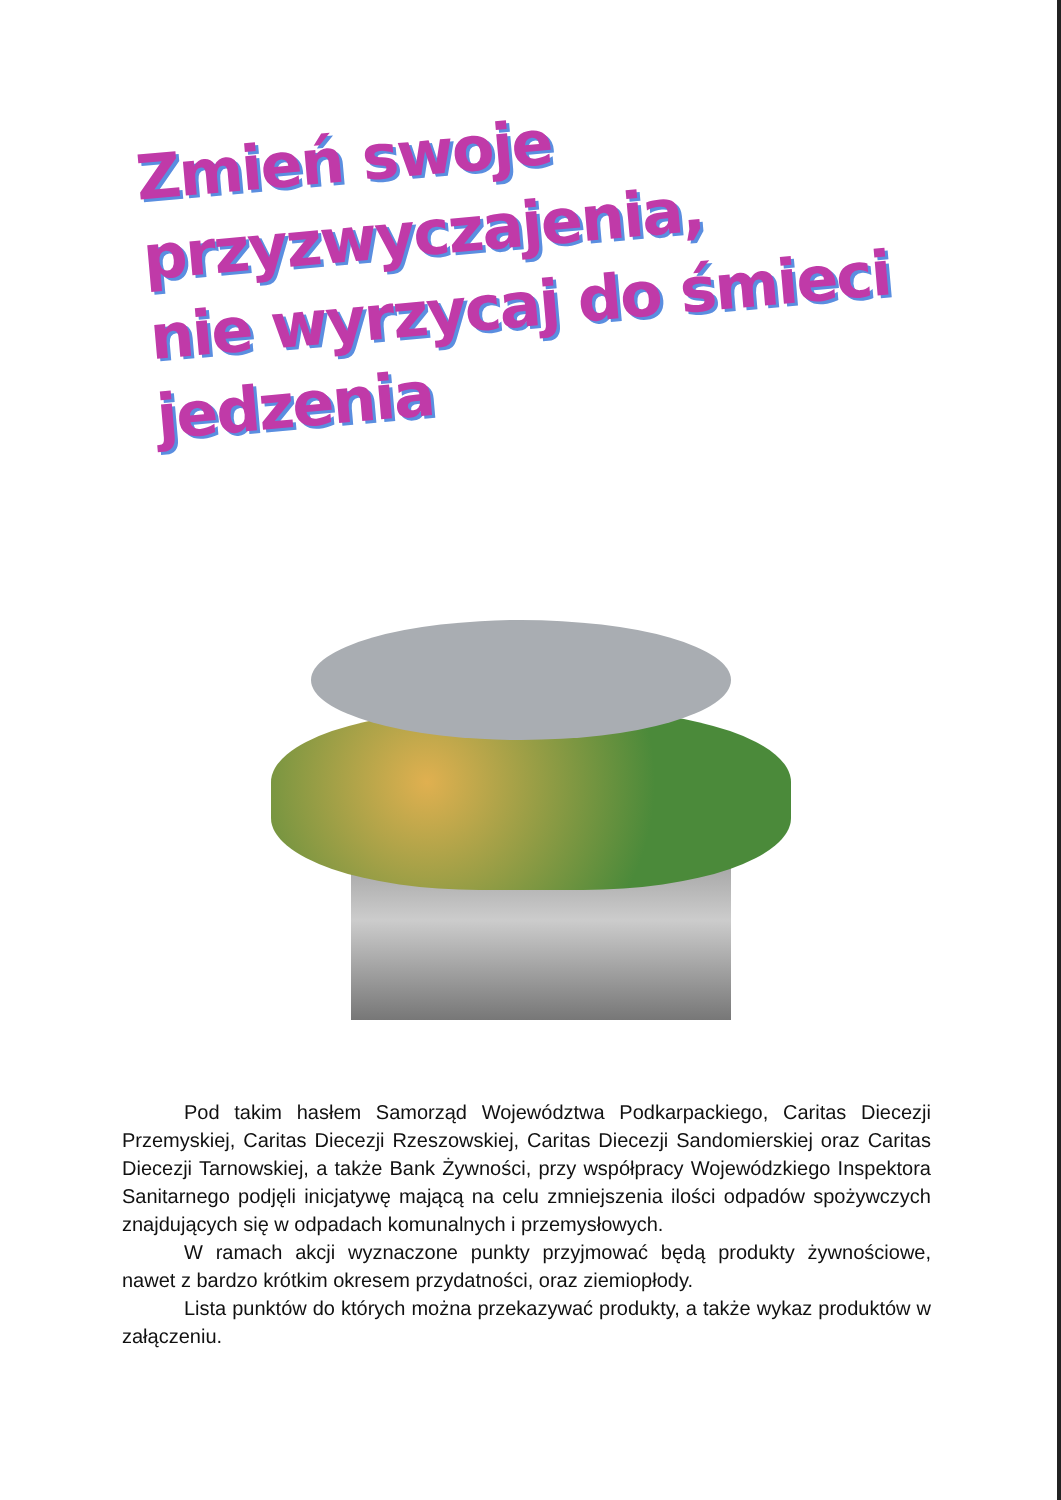Zmień swoje przyzwyczajenia,
nie wyrzycaj do śmieci jedzenia
Pod takim hasłem Samorząd Województwa Podkarpackiego, Caritas Diecezji Przemyskiej, Caritas Diecezji Rzeszowskiej, Caritas Diecezji Sandomierskiej oraz Caritas Diecezji Tarnowskiej, a także Bank Żywności, przy współpracy Wojewódzkiego Inspektora Sanitarnego podjęli inicjatywę mającą na celu zmniejszenia ilości odpadów spożywczych znajdujących się w odpadach komunalnych i przemysłowych.
W ramach akcji wyznaczone punkty przyjmować będą produkty żywnościowe, nawet z bardzo krótkim okresem przydatności, oraz ziemiopłody.
Lista punktów do których można przekazywać produkty, a także wykaz produktów w załączeniu.